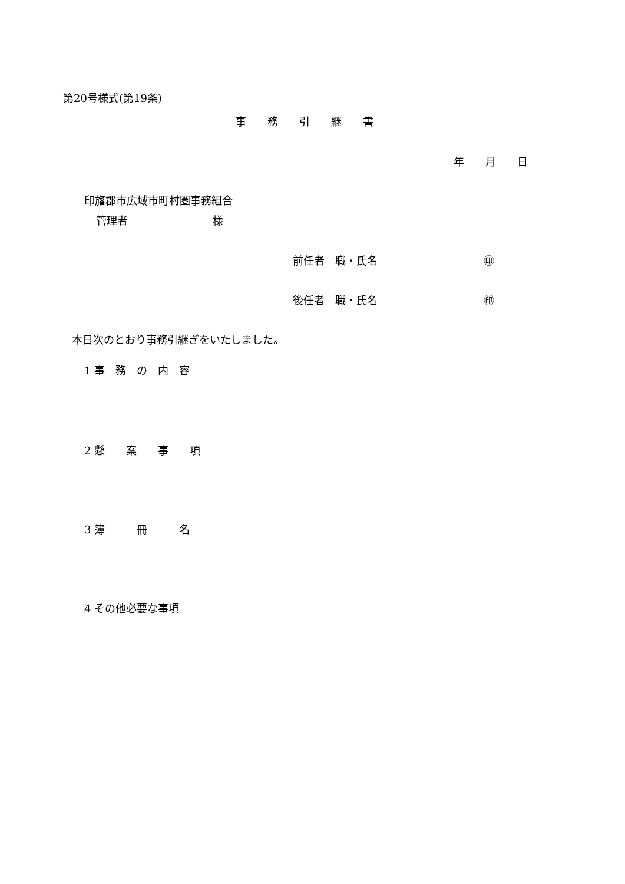第20号様式(第19条)
事　　務　　引　　継　　書
年　　月　　日
印旛郡市広域市町村圏事務組合
管理者　　　　　　　　様
前任者　職・氏名　　　　　　　　　　㊞
後任者　職・氏名　　　　　　　　　　㊞
本日次のとおり事務引継ぎをいたしました。
1 事　務　の　内　容
2 懸　　案　　事　　項
3 簿　　　冊　　　名
4 その他必要な事項